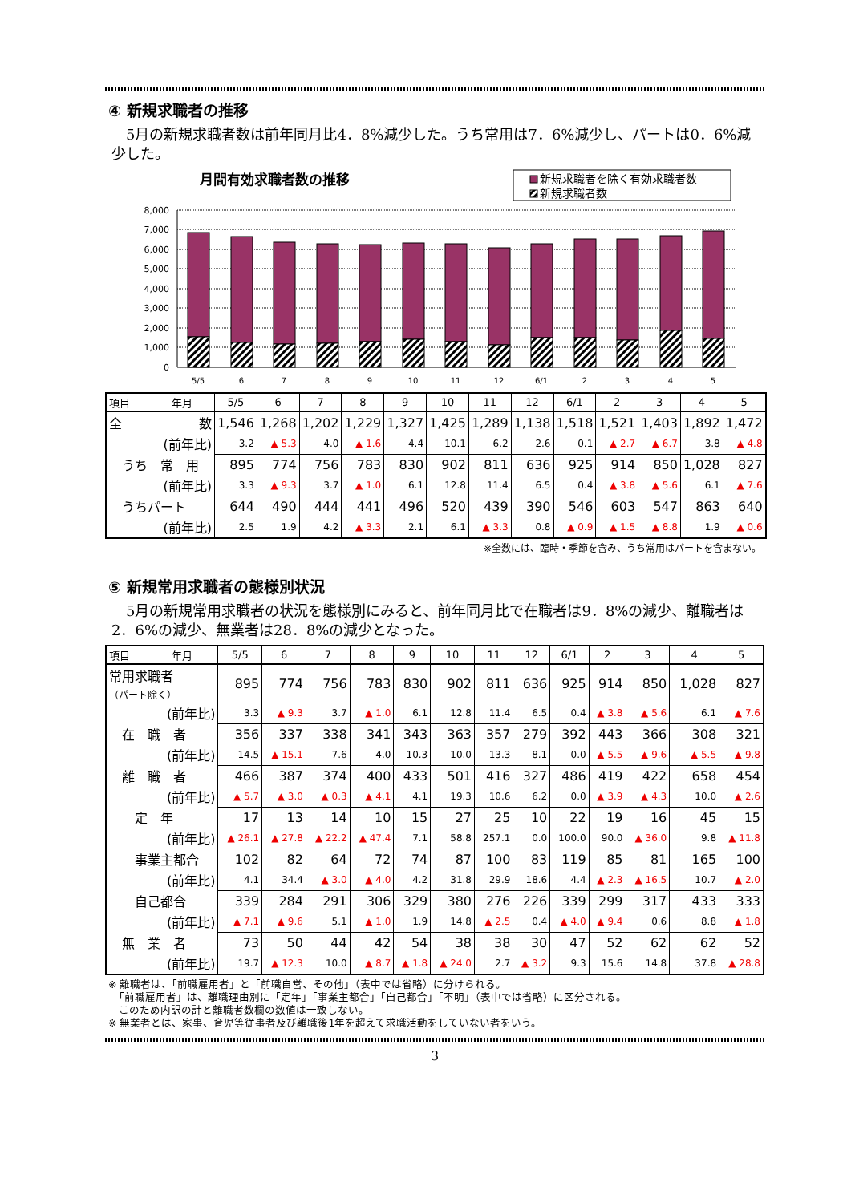④ 新規求職者の推移
　5月の新規求職者数は前年同月比4．8%減少した。うち常用は7．6%減少し、パートは0．6%減少した。
月間有効求職者数の推移
新規求職者を除く有効求職者数
新規求職者数
8,000
7,000
6,000
5,000
4,000
3,000
2,000
1,000
0
5/5
6
7
8
9
10
11
12
6/1
2
3
4
5
| 項目 年月 | 5/5 | 6 | 7 | 8 | 9 | 10 | 11 | 12 | 6/1 | 2 | 3 | 4 | 5 |
| --- | --- | --- | --- | --- | --- | --- | --- | --- | --- | --- | --- | --- | --- |
| 全 数 | 1,546 | 1,268 | 1,202 | 1,229 | 1,327 | 1,425 | 1,289 | 1,138 | 1,518 | 1,521 | 1,403 | 1,892 | 1,472 |
| (前年比) | 3.2 | ▲ 5.3 | 4.0 | ▲ 1.6 | 4.4 | 10.1 | 6.2 | 2.6 | 0.1 | ▲ 2.7 | ▲ 6.7 | 3.8 | ▲ 4.8 |
| うち 常 用 | 895 | 774 | 756 | 783 | 830 | 902 | 811 | 636 | 925 | 914 | 850 | 1,028 | 827 |
| (前年比) | 3.3 | ▲ 9.3 | 3.7 | ▲ 1.0 | 6.1 | 12.8 | 11.4 | 6.5 | 0.4 | ▲ 3.8 | ▲ 5.6 | 6.1 | ▲ 7.6 |
| うちパート | 644 | 490 | 444 | 441 | 496 | 520 | 439 | 390 | 546 | 603 | 547 | 863 | 640 |
| (前年比) | 2.5 | 1.9 | 4.2 | ▲ 3.3 | 2.1 | 6.1 | ▲ 3.3 | 0.8 | ▲ 0.9 | ▲ 1.5 | ▲ 8.8 | 1.9 | ▲ 0.6 |
※全数には、臨時・季節を含み、うち常用はパートを含まない。
⑤ 新規常用求職者の態様別状況
　5月の新規常用求職者の状況を態様別にみると、前年同月比で在職者は9．8%の減少、離職者は2．6%の減少、無業者は28．8%の減少となった。
| 項目 年月 | 5/5 | 6 | 7 | 8 | 9 | 10 | 11 | 12 | 6/1 | 2 | 3 | 4 | 5 |
| --- | --- | --- | --- | --- | --- | --- | --- | --- | --- | --- | --- | --- | --- |
| 常用求職者 （パート除く） | 895 | 774 | 756 | 783 | 830 | 902 | 811 | 636 | 925 | 914 | 850 | 1,028 | 827 |
| (前年比) | 3.3 | ▲ 9.3 | 3.7 | ▲ 1.0 | 6.1 | 12.8 | 11.4 | 6.5 | 0.4 | ▲ 3.8 | ▲ 5.6 | 6.1 | ▲ 7.6 |
| 在 職 者 | 356 | 337 | 338 | 341 | 343 | 363 | 357 | 279 | 392 | 443 | 366 | 308 | 321 |
| (前年比) | 14.5 | ▲ 15.1 | 7.6 | 4.0 | 10.3 | 10.0 | 13.3 | 8.1 | 0.0 | ▲ 5.5 | ▲ 9.6 | ▲ 5.5 | ▲ 9.8 |
| 離 職 者 | 466 | 387 | 374 | 400 | 433 | 501 | 416 | 327 | 486 | 419 | 422 | 658 | 454 |
| (前年比) | ▲ 5.7 | ▲ 3.0 | ▲ 0.3 | ▲ 4.1 | 4.1 | 19.3 | 10.6 | 6.2 | 0.0 | ▲ 3.9 | ▲ 4.3 | 10.0 | ▲ 2.6 |
| 定 年 | 17 | 13 | 14 | 10 | 15 | 27 | 25 | 10 | 22 | 19 | 16 | 45 | 15 |
| (前年比) | ▲ 26.1 | ▲ 27.8 | ▲ 22.2 | ▲ 47.4 | 7.1 | 58.8 | 257.1 | 0.0 | 100.0 | 90.0 | ▲ 36.0 | 9.8 | ▲ 11.8 |
| 事業主都合 | 102 | 82 | 64 | 72 | 74 | 87 | 100 | 83 | 119 | 85 | 81 | 165 | 100 |
| (前年比) | 4.1 | 34.4 | ▲ 3.0 | ▲ 4.0 | 4.2 | 31.8 | 29.9 | 18.6 | 4.4 | ▲ 2.3 | ▲ 16.5 | 10.7 | ▲ 2.0 |
| 自己都合 | 339 | 284 | 291 | 306 | 329 | 380 | 276 | 226 | 339 | 299 | 317 | 433 | 333 |
| (前年比) | ▲ 7.1 | ▲ 9.6 | 5.1 | ▲ 1.0 | 1.9 | 14.8 | ▲ 2.5 | 0.4 | ▲ 4.0 | ▲ 9.4 | 0.6 | 8.8 | ▲ 1.8 |
| 無 業 者 | 73 | 50 | 44 | 42 | 54 | 38 | 38 | 30 | 47 | 52 | 62 | 62 | 52 |
| (前年比) | 19.7 | ▲ 12.3 | 10.0 | ▲ 8.7 | ▲ 1.8 | ▲ 24.0 | 2.7 | ▲ 3.2 | 9.3 | 15.6 | 14.8 | 37.8 | ▲ 28.8 |
※ 離職者は、「前職雇用者」と「前職自営、その他」（表中では省略）に分けられる。
　「前職雇用者」は、離職理由別に「定年」「事業主都合」「自己都合」「不明」（表中では省略）に区分される。
　このため内訳の計と離職者数欄の数値は一致しない。
※ 無業者とは、家事、育児等従事者及び離職後1年を超えて求職活動をしていない者をいう。
3